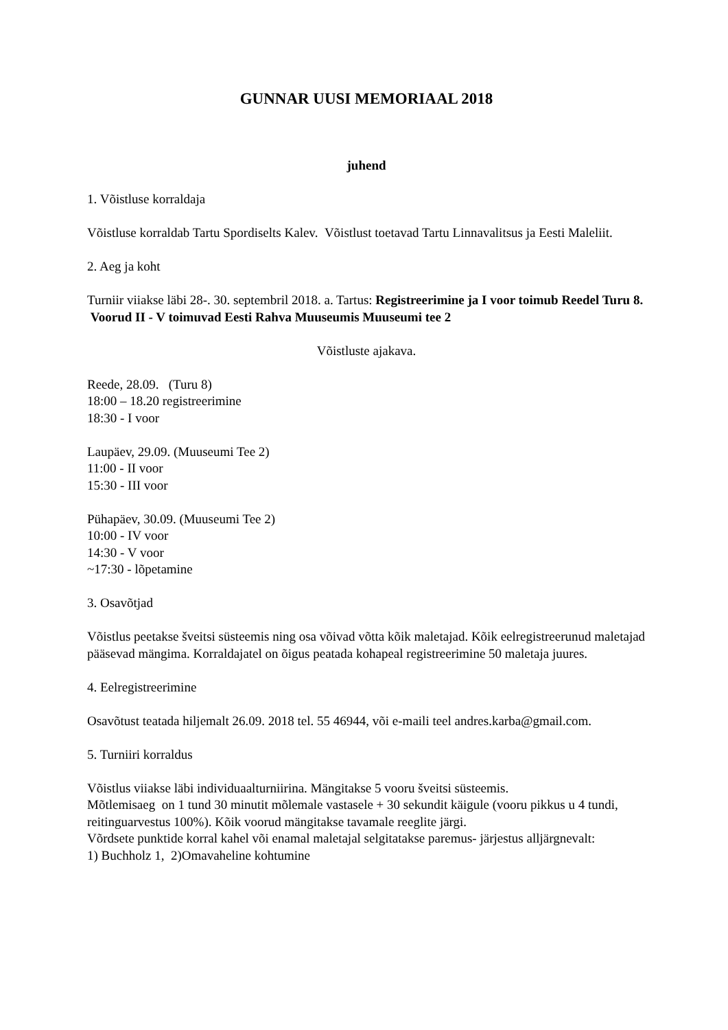GUNNAR UUSI MEMORIAAL 2018
juhend
1. Võistluse korraldaja
Võistluse korraldab Tartu Spordiselts Kalev. Võistlust toetavad Tartu Linnavalitsus ja Eesti Maleliit.
2. Aeg ja koht
Turniir viiakse läbi 28-. 30. septembril 2018. a. Tartus: Registreerimine ja I voor toimub Reedel Turu 8. Voorud II - V toimuvad Eesti Rahva Muuseumis Muuseumi tee 2
Võistluste ajakava.
Reede, 28.09. (Turu 8)
18:00 – 18.20 registreerimine
18:30 - I voor
Laupäev, 29.09. (Muuseumi Tee 2)
11:00 - II voor
15:30 - III voor
Pühapäev, 30.09. (Muuseumi Tee 2)
10:00 - IV voor
14:30 - V voor
~17:30 - lõpetamine
3. Osavõtjad
Võistlus peetakse šveitsi süsteemis ning osa võivad võtta kõik maletajad. Kõik eelregistreerunud maletajad pääsevad mängima. Korraldajatel on õigus peatada kohapeal registreerimine 50 maletaja juures.
4. Eelregistreerimine
Osavõtust teatada hiljemalt 26.09. 2018 tel. 55 46944, või e-maili teel andres.karba@gmail.com.
5. Turniiri korraldus
Võistlus viiakse läbi individuaalturniirina. Mängitakse 5 vooru šveitsi süsteemis.
Mõtlemisaeg on 1 tund 30 minutit mõlemale vastasele + 30 sekundit käigule (vooru pikkus u 4 tundi, reitinguarvestus 100%). Kõik voorud mängitakse tavamale reeglite järgi.
Võrdsete punktide korral kahel või enamal maletajal selgitatakse paremus- järjestus alljärgnevalt:
1) Buchholz 1, 2)Omavaheline kohtumine